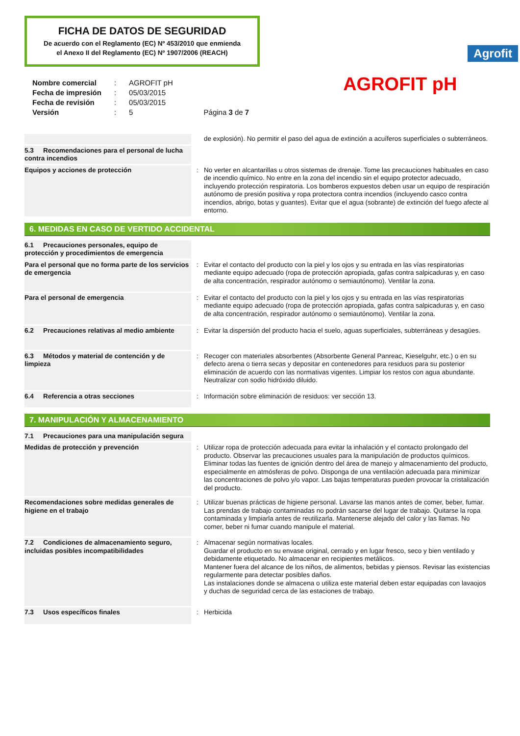FICHA DE DATOS DE SEGURIDAD
De acuerdo con el Reglamento (EC) Nº 453/2010 que enmienda
el Anexo II del Reglamento (EC) Nº 1907/2006 (REACH)
Agrofit
| Nombre comercial | : | AGROFIT pH |
| Fecha de impresión | : | 05/03/2015 |
| Fecha de revisión | : | 05/03/2015 |
| Versión | : | 5 Página 3 de 7 |
AGROFIT pH
| | | de explosión). No permitir el paso del agua de extinción a acuíferos superficiales o subterráneos. |
| 5.3 Recomendaciones para el personal de lucha contra incendios | | |
| Equipos y acciones de protección | : | No verter en alcantarillas u otros sistemas de drenaje. Tome las precauciones habituales en caso de incendio químico. No entre en la zona del incendio sin el equipo protector adecuado, incluyendo protección respiratoria. Los bomberos expuestos deben usar un equipo de respiración autónomo de presión positiva y ropa protectora contra incendios (incluyendo casco contra incendios, abrigo, botas y guantes). Evitar que el agua (sobrante) de extinción del fuego afecte al entorno. |
6. MEDIDAS EN CASO DE VERTIDO ACCIDENTAL
| 6.1 Precauciones personales, equipo de protección y procedimientos de emergencia | | |
| Para el personal que no forma parte de los servicios de emergencia | : | Evitar el contacto del producto con la piel y los ojos y su entrada en las vías respiratorias mediante equipo adecuado (ropa de protección apropiada, gafas contra salpicaduras y, en caso de alta concentración, respirador autónomo o semiautónomo). Ventilar la zona. |
| Para el personal de emergencia | : | Evitar el contacto del producto con la piel y los ojos y su entrada en las vías respiratorias mediante equipo adecuado (ropa de protección apropiada, gafas contra salpicaduras y, en caso de alta concentración, respirador autónomo o semiautónomo). Ventilar la zona. |
| 6.2 Precauciones relativas al medio ambiente | : | Evitar la dispersión del producto hacia el suelo, aguas superficiales, subterráneas y desagües. |
| 6.3 Métodos y material de contención y de limpieza | : | Recoger con materiales absorbentes (Absorbente General Panreac, Kieselguhr, etc.) o en su defecto arena o tierra secas y depositar en contenedores para residuos para su posterior eliminación de acuerdo con las normativas vigentes. Limpiar los restos con agua abundante. Neutralizar con sodio hidróxido diluido. |
| 6.4 Referencia a otras secciones | : | Información sobre eliminación de residuos: ver sección 13. |
7. MANIPULACIÓN Y ALMACENAMIENTO
| 7.1 Precauciones para una manipulación segura | | |
| Medidas de protección y prevención | : | Utilizar ropa de protección adecuada para evitar la inhalación y el contacto prolongado del producto. Observar las precauciones usuales para la manipulación de productos químicos. Eliminar todas las fuentes de ignición dentro del área de manejo y almacenamiento del producto, especialmente en atmósferas de polvo. Disponga de una ventilación adecuada para minimizar las concentraciones de polvo y/o vapor. Las bajas temperaturas pueden provocar la cristalización del producto. |
| Recomendaciones sobre medidas generales de higiene en el trabajo | : | Utilizar buenas prácticas de higiene personal. Lavarse las manos antes de comer, beber, fumar. Las prendas de trabajo contaminadas no podrán sacarse del lugar de trabajo. Quitarse la ropa contaminada y limpiarla antes de reutilizarla. Mantenerse alejado del calor y las llamas. No comer, beber ni fumar cuando manipule el material. |
| 7.2 Condiciones de almacenamiento seguro, incluidas posibles incompatibilidades | : | Almacenar según normativas locales. Guardar el producto en su envase original, cerrado y en lugar fresco, seco y bien ventilado y debidamente etiquetado. No almacenar en recipientes metálicos. Mantener fuera del alcance de los niños, de alimentos, bebidas y piensos. Revisar las existencias regularmente para detectar posibles daños. Las instalaciones donde se almacena o utiliza este material deben estar equipadas con lavaojos y duchas de seguridad cerca de las estaciones de trabajo. |
| 7.3 Usos específicos finales | : | Herbicida |